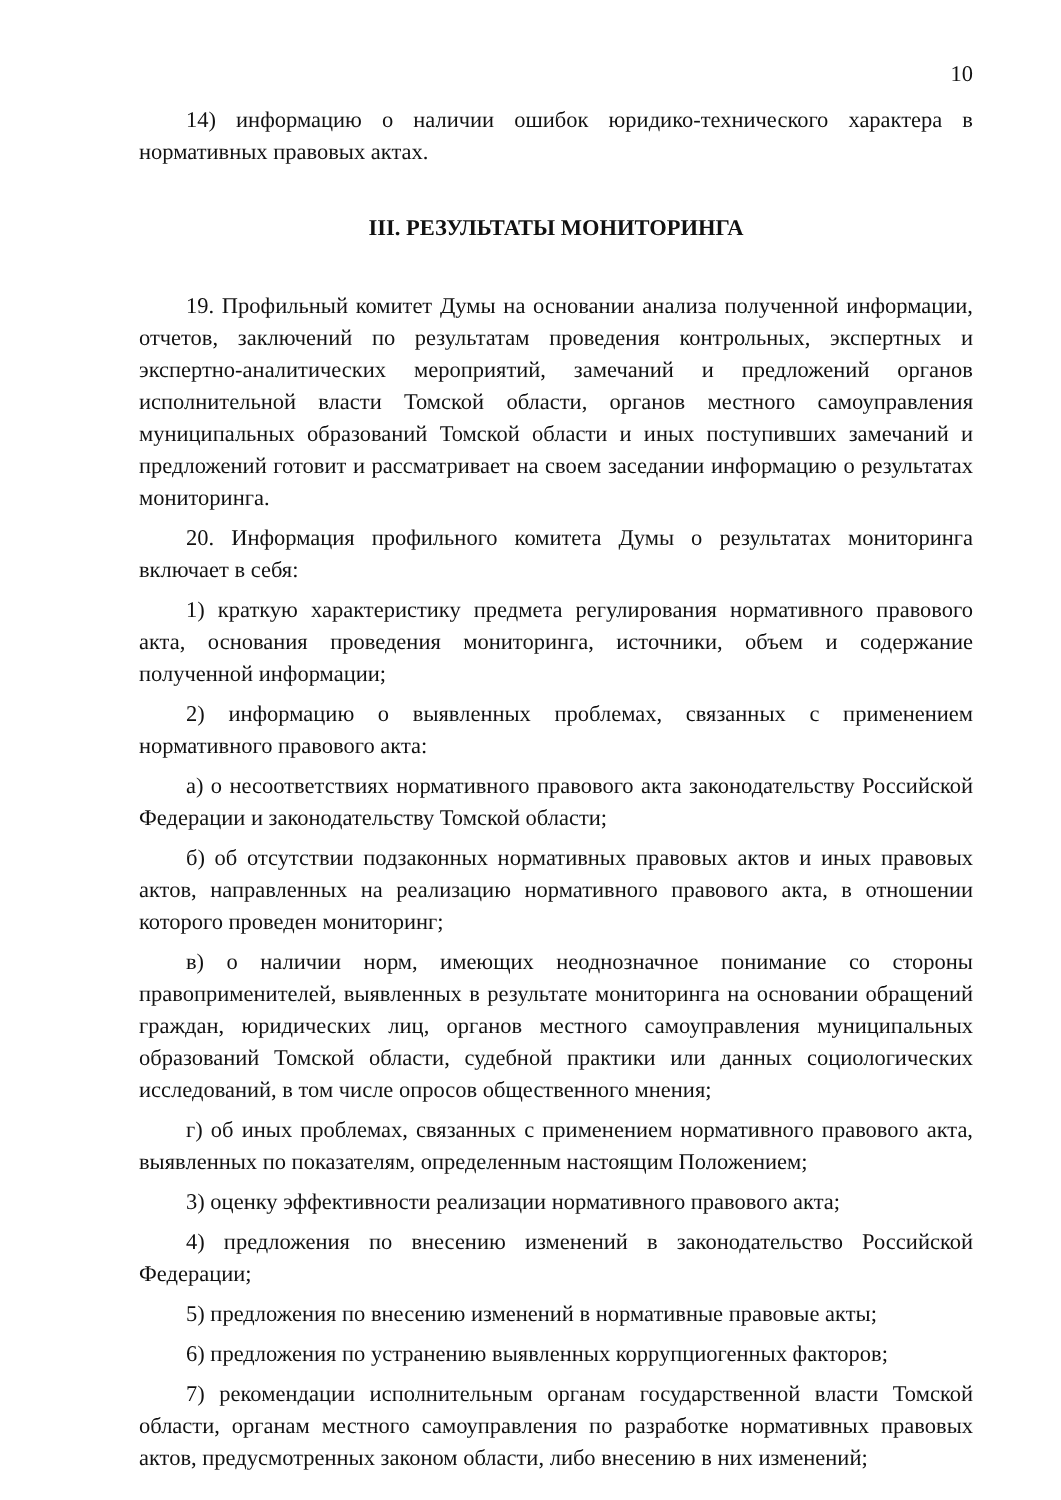10
14) информацию о наличии ошибок юридико-технического характера в нормативных правовых актах.
III. РЕЗУЛЬТАТЫ МОНИТОРИНГА
19. Профильный комитет Думы на основании анализа полученной информации, отчетов, заключений по результатам проведения контрольных, экспертных и экспертно-аналитических мероприятий, замечаний и предложений органов исполнительной власти Томской области, органов местного самоуправления муниципальных образований Томской области и иных поступивших замечаний и предложений готовит и рассматривает на своем заседании информацию о результатах мониторинга.
20. Информация профильного комитета Думы о результатах мониторинга включает в себя:
1) краткую характеристику предмета регулирования нормативного правового акта, основания проведения мониторинга, источники, объем и содержание полученной информации;
2) информацию о выявленных проблемах, связанных с применением нормативного правового акта:
а) о несоответствиях нормативного правового акта законодательству Российской Федерации и законодательству Томской области;
б) об отсутствии подзаконных нормативных правовых актов и иных правовых актов, направленных на реализацию нормативного правового акта, в отношении которого проведен мониторинг;
в) о наличии норм, имеющих неоднозначное понимание со стороны правоприменителей, выявленных в результате мониторинга на основании обращений граждан, юридических лиц, органов местного самоуправления муниципальных образований Томской области, судебной практики или данных социологических исследований, в том числе опросов общественного мнения;
г) об иных проблемах, связанных с применением нормативного правового акта, выявленных по показателям, определенным настоящим Положением;
3) оценку эффективности реализации нормативного правового акта;
4) предложения по внесению изменений в законодательство Российской Федерации;
5) предложения по внесению изменений в нормативные правовые акты;
6) предложения по устранению выявленных коррупциогенных факторов;
7) рекомендации исполнительным органам государственной власти Томской области, органам местного самоуправления по разработке нормативных правовых актов, предусмотренных законом области, либо внесению в них изменений;